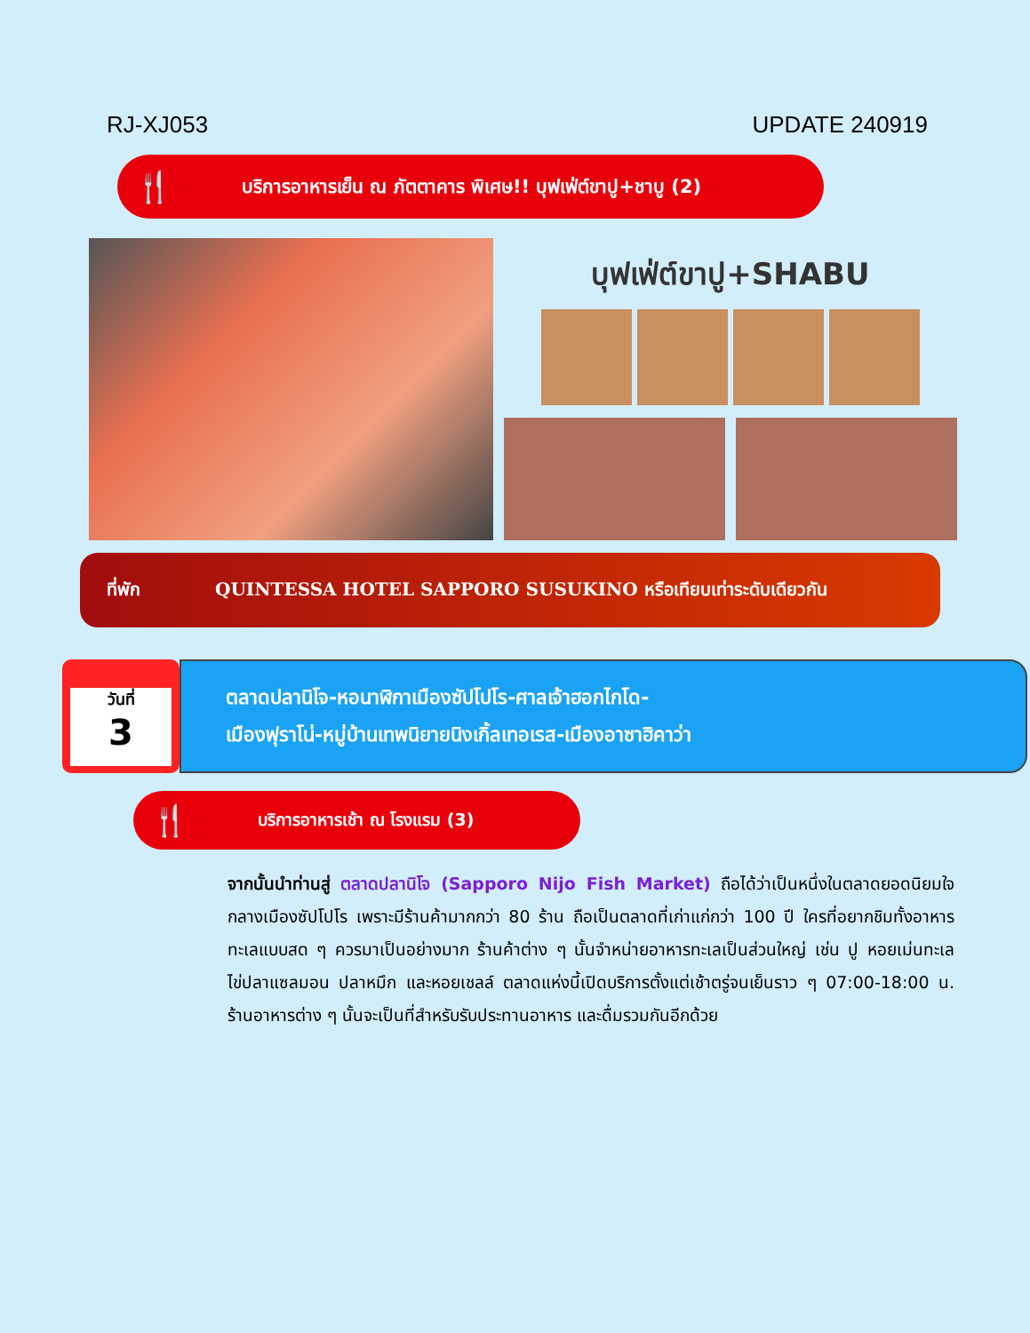RJ-XJ053 UPDATE 240919
🍴 บริการอาหารเย็น ณ ภัตตาคาร พิเศษ!! บุฟเฟ่ต์ขาปู+ชาบู (2)
บุฟเฟ่ต์ขาปู+SHABU
ที่พัก QUINTESSA HOTEL SAPPORO SUSUKINO หรือเทียบเท่าระดับเดียวกัน
วันที่
3
ตลาดปลานิโจ-หอนาฬิกาเมืองซัปโปโร-ศาลเจ้าฮอกไกโด-
เมืองฟุราโน่-หมู่บ้านเทพนิยายนิงเกิ้ลเทอเรส-เมืองอาซาฮิคาว่า
🍴 บริการอาหารเช้า ณ โรงแรม (3)
จากนั้นนำท่านสู่ ตลาดปลานิโจ (Sapporo Nijo Fish Market) ถือได้ว่าเป็นหนึ่งในตลาดยอดนิยมใจกลางเมืองซัปโปโร เพราะมีร้านค้ามากกว่า 80 ร้าน ถือเป็นตลาดที่เก่าแก่กว่า 100 ปี ใครที่อยากชิมทั้งอาหารทะเลแบบสด ๆ ควรมาเป็นอย่างมาก ร้านค้าต่าง ๆ นั้นจำหน่ายอาหารทะเลเป็นส่วนใหญ่ เช่น ปู หอยเม่นทะเล ไข่ปลาแซลมอน ปลาหมึก และหอยเชลล์ ตลาดแห่งนี้เปิดบริการตั้งแต่เช้าตรู่จนเย็นราว ๆ 07:00-18:00 น. ร้านอาหารต่าง ๆ นั้นจะเป็นที่สำหรับรับประทานอาหาร และดื่มรวมกันอีกด้วย